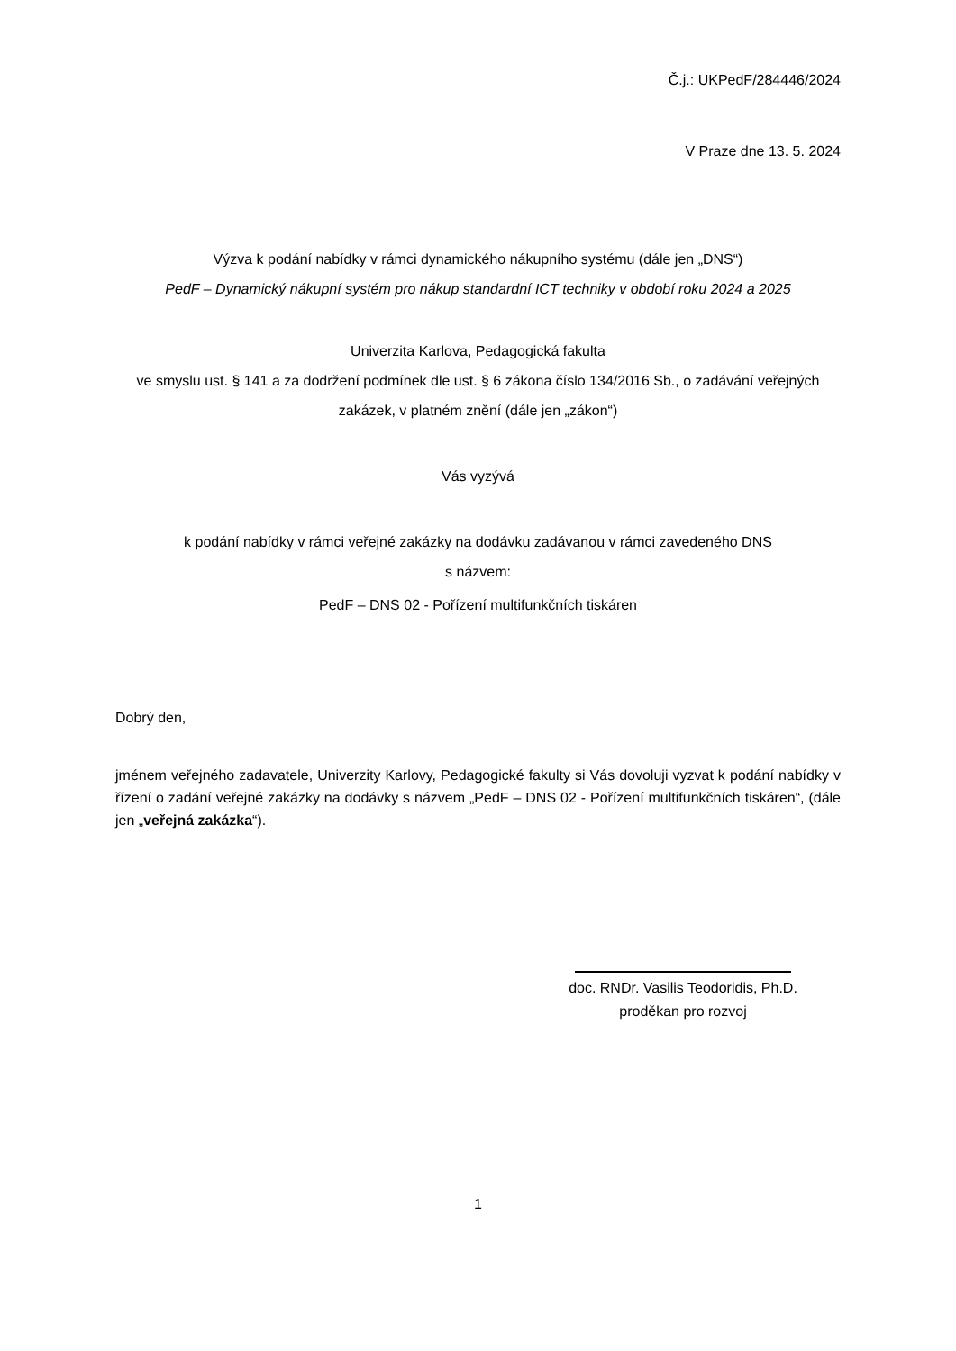Č.j.: UKPedF/284446/2024
V Praze dne 13. 5. 2024
Výzva k podání nabídky v rámci dynamického nákupního systému (dále jen „DNS“)
PedF – Dynamický nákupní systém pro nákup standardní ICT techniky v období roku 2024 a 2025
Univerzita Karlova, Pedagogická fakulta
ve smyslu ust. § 141 a za dodržení podmínek dle ust. § 6 zákona číslo 134/2016 Sb., o zadávání veřejných zakázek, v platném znění (dále jen „zákon“)
Vás vyzývá
k podání nabídky v rámci veřejné zakázky na dodávku zadávanou v rámci zavedeného DNS
s názvem:
PedF – DNS 02 - Pořízení multifunkčních tiskáren
Dobrý den,
jménem veřejného zadavatele, Univerzity Karlovy, Pedagogické fakulty si Vás dovoluji vyzvat k podání nabídky v řízení o zadání veřejné zakázky na dodávky s názvem „PedF – DNS 02 - Pořízení multifunkčních tiskáren“, (dále jen „veřejná zakázka“).
doc. RNDr. Vasilis Teodoridis, Ph.D.
proděkan pro rozvoj
1